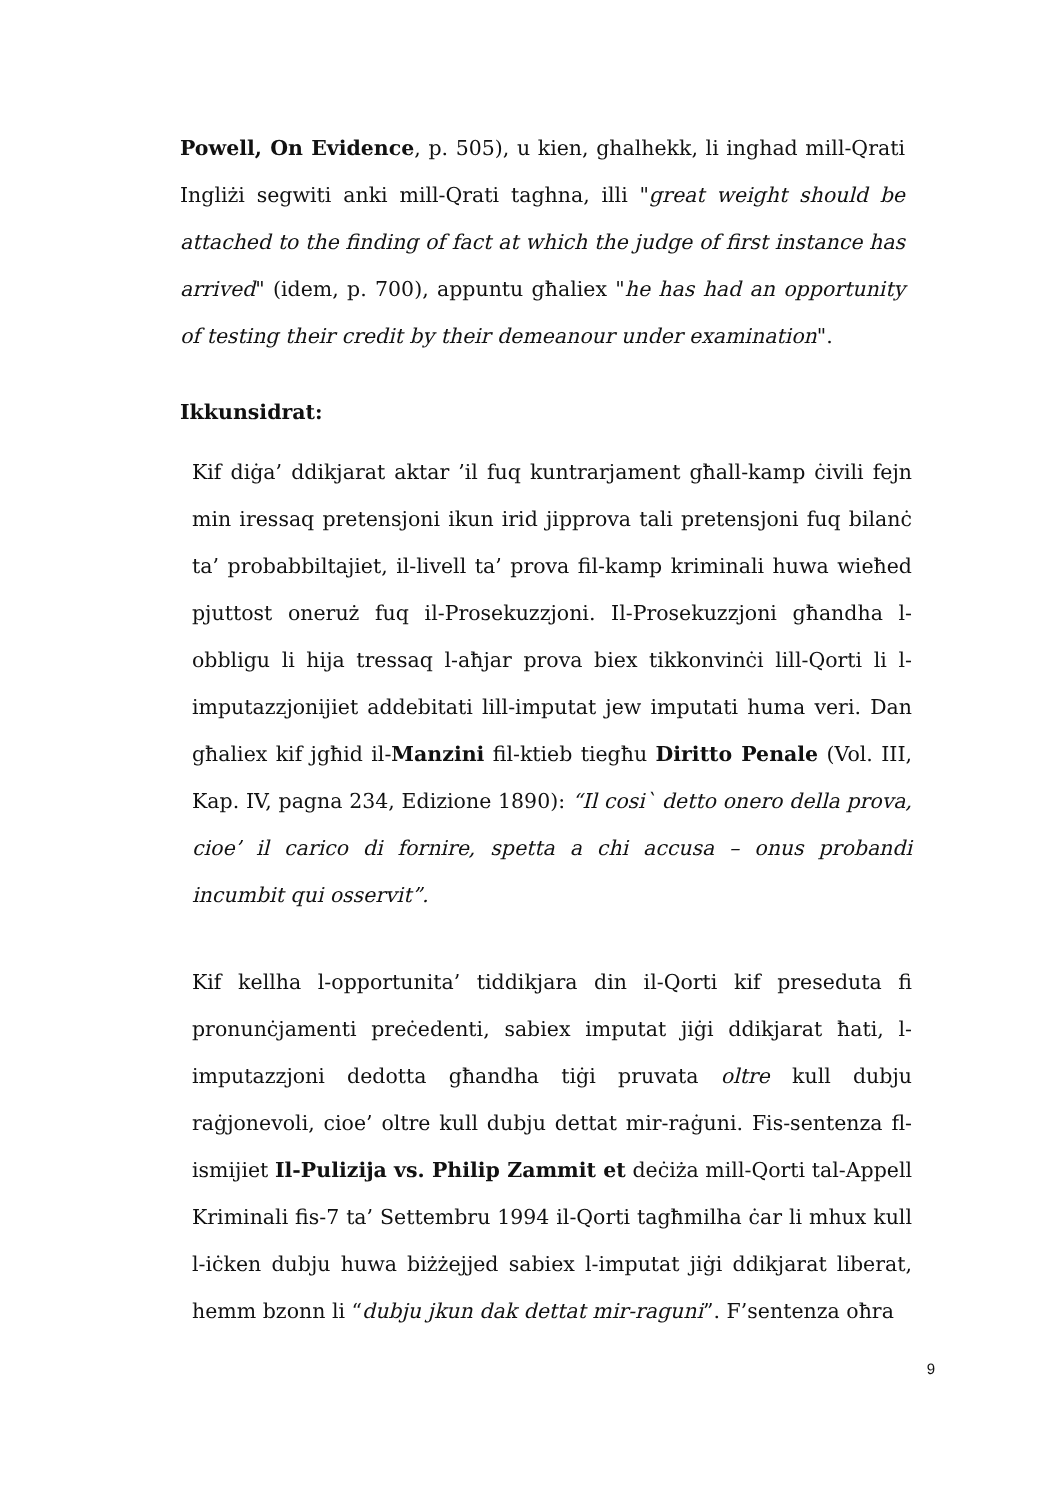Powell, On Evidence, p. 505), u kien, ghalhekk, li inghad mill-Qrati Ingliżi segwiti anki mill-Qrati taghna, illi "great weight should be attached to the finding of fact at which the judge of first instance has arrived" (idem, p. 700), appuntu għaliex "he has had an opportunity of testing their credit by their demeanour under examination".
Ikkunsidrat:
Kif diġa’ ddikjarat aktar ’il fuq kuntrarjament għall-kamp ċivili fejn min iressaq pretensjoni ikun irid jipprova tali pretensjoni fuq bilanċ ta’ probabbiltajiet, il-livell ta’ prova fil-kamp kriminali huwa wieħed pjuttost oneruż fuq il-Prosekuzzjoni. Il-Prosekuzzjoni għandha l-obbligu li hija tressaq l-aħjar prova biex tikkonvinċi lill-Qorti li l-imputazzjonijiet addebitati lill-imputat jew imputati huma veri. Dan għaliex kif jgħid il-Manzini fil-ktieb tiegħu Diritto Penale (Vol. III, Kap. IV, pagna 234, Edizione 1890): “Il cosi` detto onero della prova, cioe’ il carico di fornire, spetta a chi accusa – onus probandi incumbit qui osservit”.
Kif kellha l-opportunita’ tiddikjara din il-Qorti kif preseduta fi pronunċjamenti preċedenti, sabiex imputat jiġi ddikjarat ħati, l-imputazzjoni dedotta għandha tiġi pruvata oltre kull dubju raġjonevoli, cioe’ oltre kull dubju dettat mir-raġuni. Fis-sentenza fl-ismijiet Il-Pulizija vs. Philip Zammit et deċiża mill-Qorti tal-Appell Kriminali fis-7 ta’ Settembru 1994 il-Qorti tagħmilha ċar li mhux kull l-iċken dubju huwa biżżejjed sabiex l-imputat jiġi ddikjarat liberat, hemm bzonn li “dubju jkun dak dettat mir-raguni”. F’sentenza oħra
9